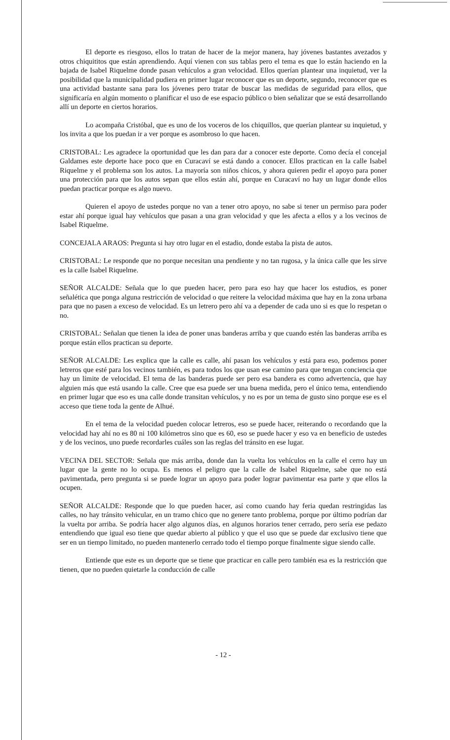El deporte es riesgoso, ellos lo tratan de hacer de la mejor manera, hay jóvenes bastantes avezados y otros chiquititos que están aprendiendo. Aquí vienen con sus tablas pero el tema es que lo están haciendo en la bajada de Isabel Riquelme donde pasan vehículos a gran velocidad. Ellos querían plantear una inquietud, ver la posibilidad que la municipalidad pudiera en primer lugar reconocer que es un deporte, segundo, reconocer que es una actividad bastante sana para los jóvenes pero tratar de buscar las medidas de seguridad para ellos, que significaría en algún momento o planificar el uso de ese espacio público o bien señalizar que se está desarrollando allí un deporte en ciertos horarios.
Lo acompaña Cristóbal, que es uno de los voceros de los chiquillos, que querían plantear su inquietud, y los invita a que los puedan ir a ver porque es asombroso lo que hacen.
CRISTOBAL: Les agradece la oportunidad que les dan para dar a conocer este deporte. Como decía el concejal Galdames este deporte hace poco que en Curacaví se está dando a conocer. Ellos practican en la calle Isabel Riquelme y el problema son los autos. La mayoría son niños chicos, y ahora quieren pedir el apoyo para poner una protección para que los autos sepan que ellos están ahí, porque en Curacaví no hay un lugar donde ellos puedan practicar porque es algo nuevo.
Quieren el apoyo de ustedes porque no van a tener otro apoyo, no sabe si tener un permiso para poder estar ahí porque igual hay vehículos que pasan a una gran velocidad y que les afecta a ellos y a los vecinos de Isabel Riquelme.
CONCEJALA ARAOS: Pregunta si hay otro lugar en el estadio, donde estaba la pista de autos.
CRISTOBAL: Le responde que no porque necesitan una pendiente y no tan rugosa, y la única calle que les sirve es la calle Isabel Riquelme.
SEÑOR ALCALDE: Señala que lo que pueden hacer, pero para eso hay que hacer los estudios, es poner señalética que ponga alguna restricción de velocidad o que reitere la velocidad máxima que hay en la zona urbana para que no pasen a exceso de velocidad. Es un letrero pero ahí va a depender de cada uno si es que lo respetan o no.
CRISTOBAL: Señalan que tienen la idea de poner unas banderas arriba y que cuando estén las banderas arriba es porque están ellos practican su deporte.
SEÑOR ALCALDE: Les explica que la calle es calle, ahí pasan los vehículos y está para eso, podemos poner letreros que esté para los vecinos también, es para todos los que usan ese camino para que tengan conciencia que hay un límite de velocidad. El tema de las banderas puede ser pero esa bandera es como advertencia, que hay alguien más que está usando la calle. Cree que esa puede ser una buena medida, pero el único tema, entendiendo en primer lugar que eso es una calle donde transitan vehículos, y no es por un tema de gusto sino porque ese es el acceso que tiene toda la gente de Alhué.
En el tema de la velocidad pueden colocar letreros, eso se puede hacer, reiterando o recordando que la velocidad hay ahí no es 80 ni 100 kilómetros sino que es 60, eso se puede hacer y eso va en beneficio de ustedes y de los vecinos, uno puede recordarles cuáles son las reglas del tránsito en ese lugar.
VECINA DEL SECTOR: Señala que más arriba, donde dan la vuelta los vehículos en la calle el cerro hay un lugar que la gente no lo ocupa. Es menos el peligro que la calle de Isabel Riquelme, sabe que no está pavimentada, pero pregunta si se puede lograr un apoyo para poder lograr pavimentar esa parte y que ellos la ocupen.
SEÑOR ALCALDE: Responde que lo que pueden hacer, así como cuando hay feria quedan restringidas las calles, no hay tránsito vehicular, en un tramo chico que no genere tanto problema, porque por último podrían dar la vuelta por arriba. Se podría hacer algo algunos días, en algunos horarios tener cerrado, pero sería ese pedazo entendiendo que igual eso tiene que quedar abierto al público y que el uso que se puede dar exclusivo tiene que ser en un tiempo limitado, no pueden mantenerlo cerrado todo el tiempo porque finalmente sigue siendo calle.
Entiende que este es un deporte que se tiene que practicar en calle pero también esa es la restricción que tienen, que no pueden quietarle la conducción de calle
- 12 -